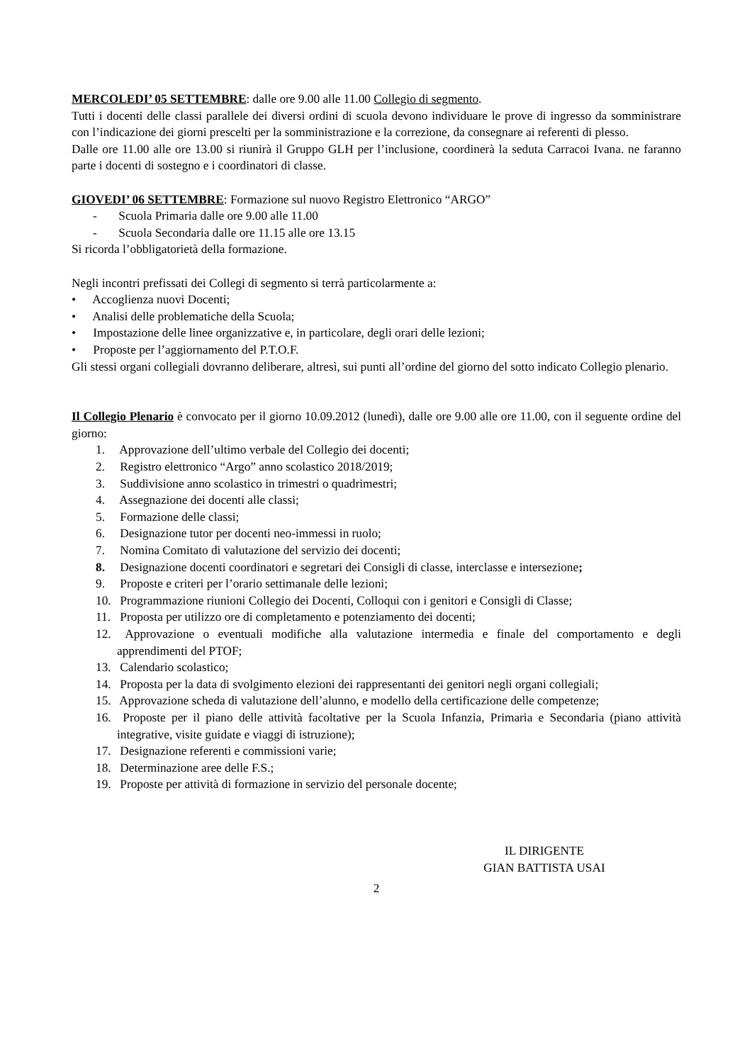MERCOLEDI’ 05 SETTEMBRE: dalle ore 9.00 alle 11.00 Collegio di segmento.
Tutti i docenti delle classi parallele dei diversi ordini di scuola devono individuare le prove di ingresso da somministrare con l’indicazione dei giorni prescelti per la somministrazione e la correzione, da consegnare ai referenti di plesso.
Dalle ore 11.00 alle ore 13.00 si riunirà il Gruppo GLH per l’inclusione, coordinerà la seduta Carracoi Ivana. ne faranno parte i docenti di sostegno e i coordinatori di classe.
GIOVEDI’ 06 SETTEMBRE: Formazione sul nuovo Registro Elettronico “ARGO”
- Scuola Primaria dalle ore 9.00 alle 11.00
- Scuola Secondaria dalle ore 11.15 alle ore 13.15
Si ricorda l’obbligatorietà della formazione.
Negli incontri prefissati dei Collegi di segmento si terrà particolarmente a:
• Accoglienza nuovi Docenti;
• Analisi delle problematiche della Scuola;
• Impostazione delle linee organizzative e, in particolare, degli orari delle lezioni;
• Proposte per l’aggiornamento del P.T.O.F.
Gli stessi organi collegiali dovranno deliberare, altresì, sui punti all’ordine del giorno del sotto indicato Collegio plenario.
Il Collegio Plenario è convocato per il giorno 10.09.2012 (lunedì), dalle ore 9.00 alle ore 11.00, con il seguente ordine del giorno:
1. Approvazione dell’ultimo verbale del Collegio dei docenti;
2. Registro elettronico “Argo” anno scolastico 2018/2019;
3. Suddivisione anno scolastico in trimestri o quadrimestri;
4. Assegnazione dei docenti alle classi;
5. Formazione delle classi;
6. Designazione tutor per docenti neo-immessi in ruolo;
7. Nomina Comitato di valutazione del servizio dei docenti;
8. Designazione docenti coordinatori e segretari dei Consigli di classe, interclasse e intersezione;
9. Proposte e criteri per l’orario settimanale delle lezioni;
10. Programmazione riunioni Collegio dei Docenti, Colloqui con i genitori e Consigli di Classe;
11. Proposta per utilizzo ore di completamento e potenziamento dei docenti;
12. Approvazione o eventuali modifiche alla valutazione intermedia e finale del comportamento e degli apprendimenti del PTOF;
13. Calendario scolastico;
14. Proposta per la data di svolgimento elezioni dei rappresentanti dei genitori negli organi collegiali;
15. Approvazione scheda di valutazione dell’alunno, e modello della certificazione delle competenze;
16. Proposte per il piano delle attività facoltative per la Scuola Infanzia, Primaria e Secondaria (piano attività integrative, visite guidate e viaggi di istruzione);
17. Designazione referenti e commissioni varie;
18. Determinazione aree delle F.S.;
19. Proposte per attività di formazione in servizio del personale docente;
IL DIRIGENTE
GIAN BATTISTA USAI
2